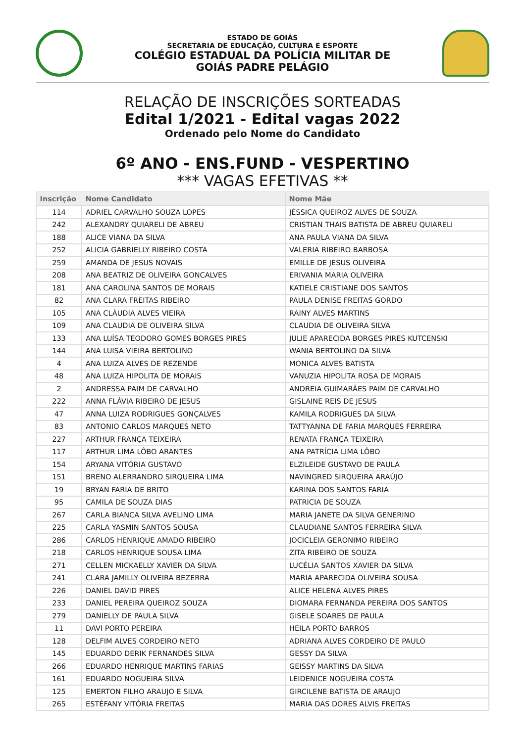ESTADO DE GOIÁS
SECRETARIA DE EDUCAÇÃO, CULTURA E ESPORTE
COLÉGIO ESTADUAL DA POLÍCIA MILITAR DE
GOIÁS PADRE PELÁGIO
RELAÇÃO DE INSCRIÇÕES SORTEADAS
Edital 1/2021 - Edital vagas 2022
Ordenado pelo Nome do Candidato
6º ANO - ENS.FUND - VESPERTINO
*** VAGAS EFETIVAS **
| Inscrição | Nome Candidato | Nome Mãe |
| --- | --- | --- |
| 114 | ADRIEL CARVALHO SOUZA LOPES | JÉSSICA QUEIROZ ALVES DE SOUZA |
| 242 | ALEXANDRY QUIARELI DE ABREU | CRISTIAN THAIS BATISTA DE ABREU QUIARELI |
| 188 | ALICE VIANA DA SILVA | ANA PAULA VIANA DA SILVA |
| 252 | ALICIA GABRIELLY RIBEIRO COSTA | VALERIA RIBEIRO BARBOSA |
| 259 | AMANDA DE JESUS NOVAIS | EMILLE DE JESUS OLIVEIRA |
| 208 | ANA BEATRIZ DE OLIVEIRA GONCALVES | ERIVANIA MARIA OLIVEIRA |
| 181 | ANA CAROLINA SANTOS DE MORAIS | KATIELE CRISTIANE DOS SANTOS |
| 82 | ANA CLARA FREITAS RIBEIRO | PAULA DENISE FREITAS GORDO |
| 105 | ANA CLÁUDIA ALVES VIEIRA | RAINY ALVES MARTINS |
| 109 | ANA CLAUDIA DE OLIVEIRA SILVA | CLAUDIA DE OLIVEIRA SILVA |
| 133 | ANA LUÍSA TEODORO GOMES BORGES PIRES | JULIE APARECIDA BORGES PIRES KUTCENSKI |
| 144 | ANA LUISA VIEIRA BERTOLINO | WANIA BERTOLINO DA SILVA |
| 4 | ANA LUIZA ALVES DE REZENDE | MONICA ALVES BATISTA |
| 48 | ANA LUIZA HIPOLITA DE MORAIS | VANUZIA HIPOLITA ROSA DE MORAIS |
| 2 | ANDRESSA PAIM DE CARVALHO | ANDREIA GUIMARÃES PAIM DE CARVALHO |
| 222 | ANNA FLÁVIA RIBEIRO DE JESUS | GISLAINE REIS DE JESUS |
| 47 | ANNA LUIZA RODRIGUES GONÇALVES | KAMILA RODRIGUES DA SILVA |
| 83 | ANTONIO CARLOS MARQUES NETO | TATTYANNA DE FARIA MARQUES FERREIRA |
| 227 | ARTHUR FRANÇA TEIXEIRA | RENATA FRANÇA TEIXEIRA |
| 117 | ARTHUR LIMA LÔBO ARANTES | ANA PATRÍCIA LIMA LÔBO |
| 154 | ARYANA VITÓRIA GUSTAVO | ELZILEIDE GUSTAVO DE PAULA |
| 151 | BRENO ALERRANDRO SIRQUEIRA LIMA | NAVINGRED SIRQUEIRA ARAÚJO |
| 19 | BRYAN FARIA DE BRITO | KARINA DOS SANTOS FARIA |
| 95 | CAMILA DE SOUZA DIAS | PATRICIA DE SOUZA |
| 267 | CARLA BIANCA SILVA AVELINO LIMA | MARIA JANETE DA SILVA GENERINO |
| 225 | CARLA YASMIN SANTOS SOUSA | CLAUDIANE SANTOS FERREIRA SILVA |
| 286 | CARLOS HENRIQUE AMADO RIBEIRO | JOCICLEIA GERONIMO RIBEIRO |
| 218 | CARLOS HENRIQUE SOUSA LIMA | ZITA RIBEIRO DE SOUZA |
| 271 | CELLEN MICKAELLY XAVIER DA SILVA | LUCÉLIA SANTOS XAVIER DA SILVA |
| 241 | CLARA JAMILLY OLIVEIRA BEZERRA | MARIA APARECIDA OLIVEIRA SOUSA |
| 226 | DANIEL DAVID PIRES | ALICE HELENA ALVES PIRES |
| 233 | DANIEL PEREIRA QUEIROZ SOUZA | DIOMARA FERNANDA PEREIRA DOS SANTOS |
| 279 | DANIELLY DE PAULA SILVA | GISELE SOARES DE PAULA |
| 11 | DAVI PORTO PEREIRA | HEILA PORTO BARROS |
| 128 | DELFIM ALVES CORDEIRO NETO | ADRIANA ALVES CORDEIRO DE PAULO |
| 145 | EDUARDO DERIK FERNANDES SILVA | GESSY DA SILVA |
| 266 | EDUARDO HENRIQUE MARTINS FARIAS | GEISSY MARTINS DA SILVA |
| 161 | EDUARDO NOGUEIRA SILVA | LEIDENICE NOGUEIRA COSTA |
| 125 | EMERTON FILHO ARAUJO E SILVA | GIRCILENE BATISTA DE ARAUJO |
| 265 | ESTÉFANY VITÓRIA FREITAS | MARIA DAS DORES ALVIS FREITAS |